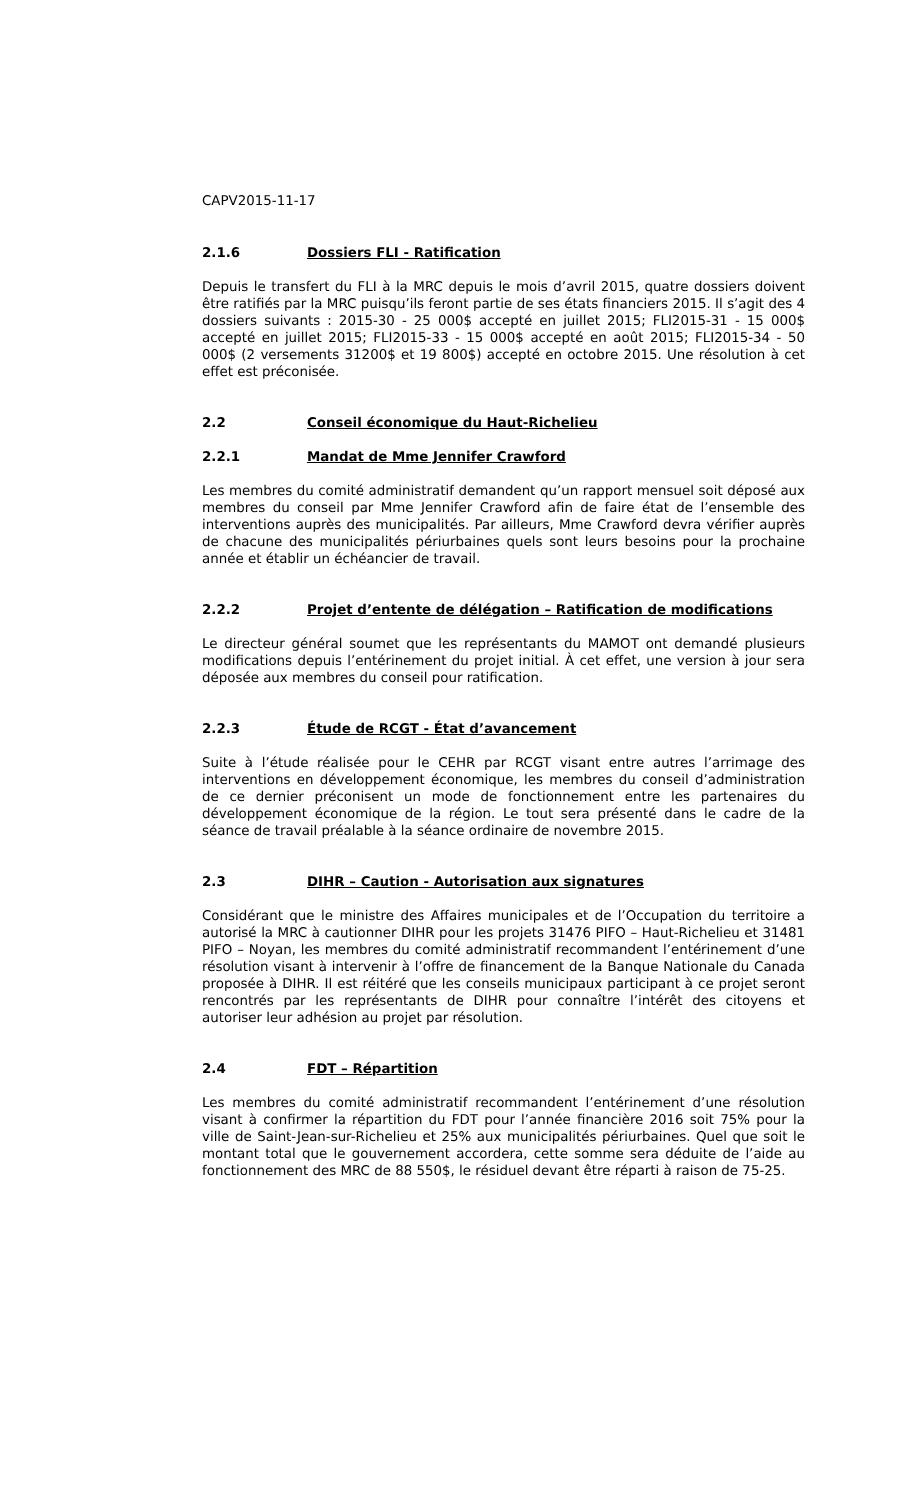CAPV2015-11-17
2.1.6 Dossiers FLI - Ratification
Depuis le transfert du FLI à la MRC depuis le mois d’avril 2015, quatre dossiers doivent être ratifiés par la MRC puisqu’ils feront partie de ses états financiers 2015. Il s’agit des 4 dossiers suivants : 2015-30 - 25 000$ accepté en juillet 2015; FLI2015-31 - 15 000$ accepté en juillet 2015; FLI2015-33 - 15 000$ accepté en août 2015; FLI2015-34 - 50 000$ (2 versements 31200$ et 19 800$) accepté en octobre 2015. Une résolution à cet effet est préconisée.
2.2 Conseil économique du Haut-Richelieu
2.2.1 Mandat de Mme Jennifer Crawford
Les membres du comité administratif demandent qu’un rapport mensuel soit déposé aux membres du conseil par Mme Jennifer Crawford afin de faire état de l’ensemble des interventions auprès des municipalités. Par ailleurs, Mme Crawford devra vérifier auprès de chacune des municipalités périurbaines quels sont leurs besoins pour la prochaine année et établir un échéancier de travail.
2.2.2 Projet d’entente de délégation – Ratification de modifications
Le directeur général soumet que les représentants du MAMOT ont demandé plusieurs modifications depuis l’entérinement du projet initial. À cet effet, une version à jour sera déposée aux membres du conseil pour ratification.
2.2.3 Étude de RCGT - État d’avancement
Suite à l’étude réalisée pour le CEHR par RCGT visant entre autres l’arrimage des interventions en développement économique, les membres du conseil d’administration de ce dernier préconisent un mode de fonctionnement entre les partenaires du développement économique de la région. Le tout sera présenté dans le cadre de la séance de travail préalable à la séance ordinaire de novembre 2015.
2.3 DIHR – Caution - Autorisation aux signatures
Considérant que le ministre des Affaires municipales et de l’Occupation du territoire a autorisé la MRC à cautionner DIHR pour les projets 31476 PIFO – Haut-Richelieu et 31481 PIFO – Noyan, les membres du comité administratif recommandent l’entérinement d’une résolution visant à intervenir à l’offre de financement de la Banque Nationale du Canada proposée à DIHR. Il est réitéré que les conseils municipaux participant à ce projet seront rencontrés par les représentants de DIHR pour connaître l’intérêt des citoyens et autoriser leur adhésion au projet par résolution.
2.4 FDT – Répartition
Les membres du comité administratif recommandent l’entérinement d’une résolution visant à confirmer la répartition du FDT pour l’année financière 2016 soit 75% pour la ville de Saint-Jean-sur-Richelieu et 25% aux municipalités périurbaines. Quel que soit le montant total que le gouvernement accordera, cette somme sera déduite de l’aide au fonctionnement des MRC de 88 550$, le résiduel devant être réparti à raison de 75-25.